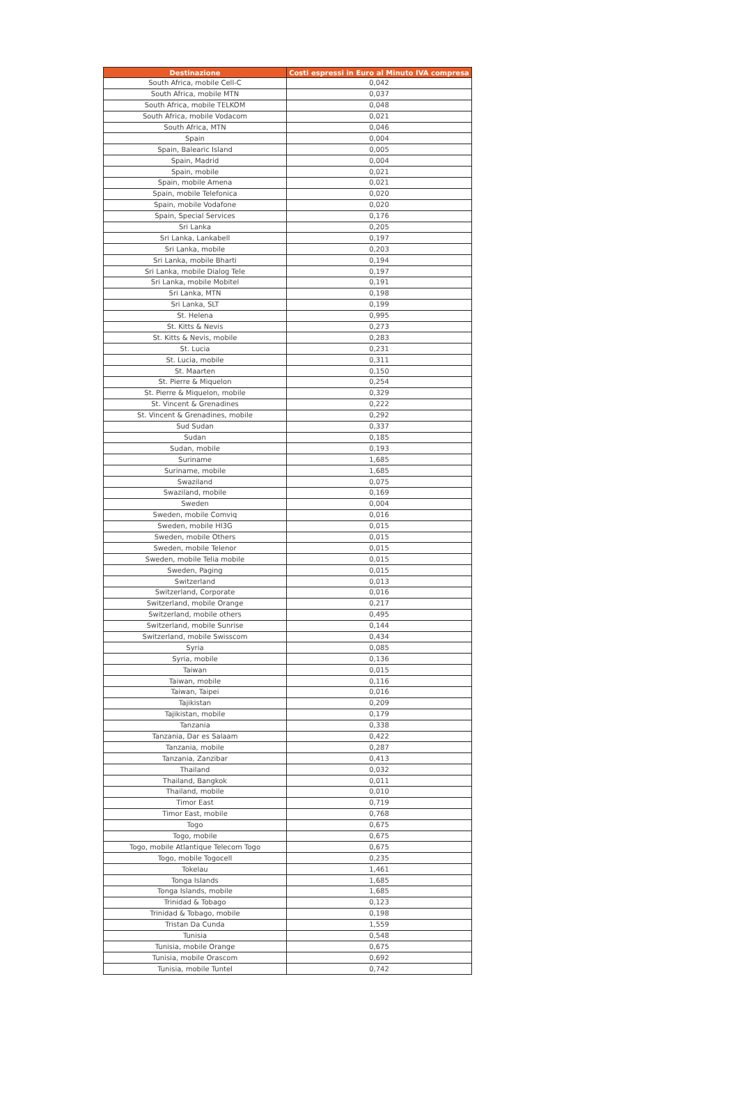| Destinazione | Costi espressi in Euro al Minuto IVA compresa |
| --- | --- |
| South Africa, mobile Cell-C | 0,042 |
| South Africa, mobile MTN | 0,037 |
| South Africa, mobile TELKOM | 0,048 |
| South Africa, mobile Vodacom | 0,021 |
| South Africa, MTN | 0,046 |
| Spain | 0,004 |
| Spain, Balearic Island | 0,005 |
| Spain, Madrid | 0,004 |
| Spain, mobile | 0,021 |
| Spain, mobile Amena | 0,021 |
| Spain, mobile Telefonica | 0,020 |
| Spain, mobile Vodafone | 0,020 |
| Spain, Special Services | 0,176 |
| Sri Lanka | 0,205 |
| Sri Lanka, Lankabell | 0,197 |
| Sri Lanka, mobile | 0,203 |
| Sri Lanka, mobile Bharti | 0,194 |
| Sri Lanka, mobile Dialog Tele | 0,197 |
| Sri Lanka, mobile Mobitel | 0,191 |
| Sri Lanka, MTN | 0,198 |
| Sri Lanka, SLT | 0,199 |
| St. Helena | 0,995 |
| St. Kitts & Nevis | 0,273 |
| St. Kitts & Nevis, mobile | 0,283 |
| St. Lucia | 0,231 |
| St. Lucia, mobile | 0,311 |
| St. Maarten | 0,150 |
| St. Pierre & Miquelon | 0,254 |
| St. Pierre & Miquelon, mobile | 0,329 |
| St. Vincent & Grenadines | 0,222 |
| St. Vincent & Grenadines, mobile | 0,292 |
| Sud Sudan | 0,337 |
| Sudan | 0,185 |
| Sudan, mobile | 0,193 |
| Suriname | 1,685 |
| Suriname, mobile | 1,685 |
| Swaziland | 0,075 |
| Swaziland, mobile | 0,169 |
| Sweden | 0,004 |
| Sweden, mobile Comviq | 0,016 |
| Sweden, mobile HI3G | 0,015 |
| Sweden, mobile Others | 0,015 |
| Sweden, mobile Telenor | 0,015 |
| Sweden, mobile Telia mobile | 0,015 |
| Sweden, Paging | 0,015 |
| Switzerland | 0,013 |
| Switzerland, Corporate | 0,016 |
| Switzerland, mobile Orange | 0,217 |
| Switzerland, mobile others | 0,495 |
| Switzerland, mobile Sunrise | 0,144 |
| Switzerland, mobile Swisscom | 0,434 |
| Syria | 0,085 |
| Syria, mobile | 0,136 |
| Taiwan | 0,015 |
| Taiwan, mobile | 0,116 |
| Taiwan, Taipei | 0,016 |
| Tajikistan | 0,209 |
| Tajikistan, mobile | 0,179 |
| Tanzania | 0,338 |
| Tanzania, Dar es Salaam | 0,422 |
| Tanzania, mobile | 0,287 |
| Tanzania, Zanzibar | 0,413 |
| Thailand | 0,032 |
| Thailand, Bangkok | 0,011 |
| Thailand, mobile | 0,010 |
| Timor East | 0,719 |
| Timor East, mobile | 0,768 |
| Togo | 0,675 |
| Togo, mobile | 0,675 |
| Togo, mobile Atlantique Telecom Togo | 0,675 |
| Togo, mobile Togocell | 0,235 |
| Tokelau | 1,461 |
| Tonga Islands | 1,685 |
| Tonga Islands, mobile | 1,685 |
| Trinidad & Tobago | 0,123 |
| Trinidad & Tobago, mobile | 0,198 |
| Tristan Da Cunda | 1,559 |
| Tunisia | 0,548 |
| Tunisia, mobile Orange | 0,675 |
| Tunisia, mobile Orascom | 0,692 |
| Tunisia, mobile Tuntel | 0,742 |